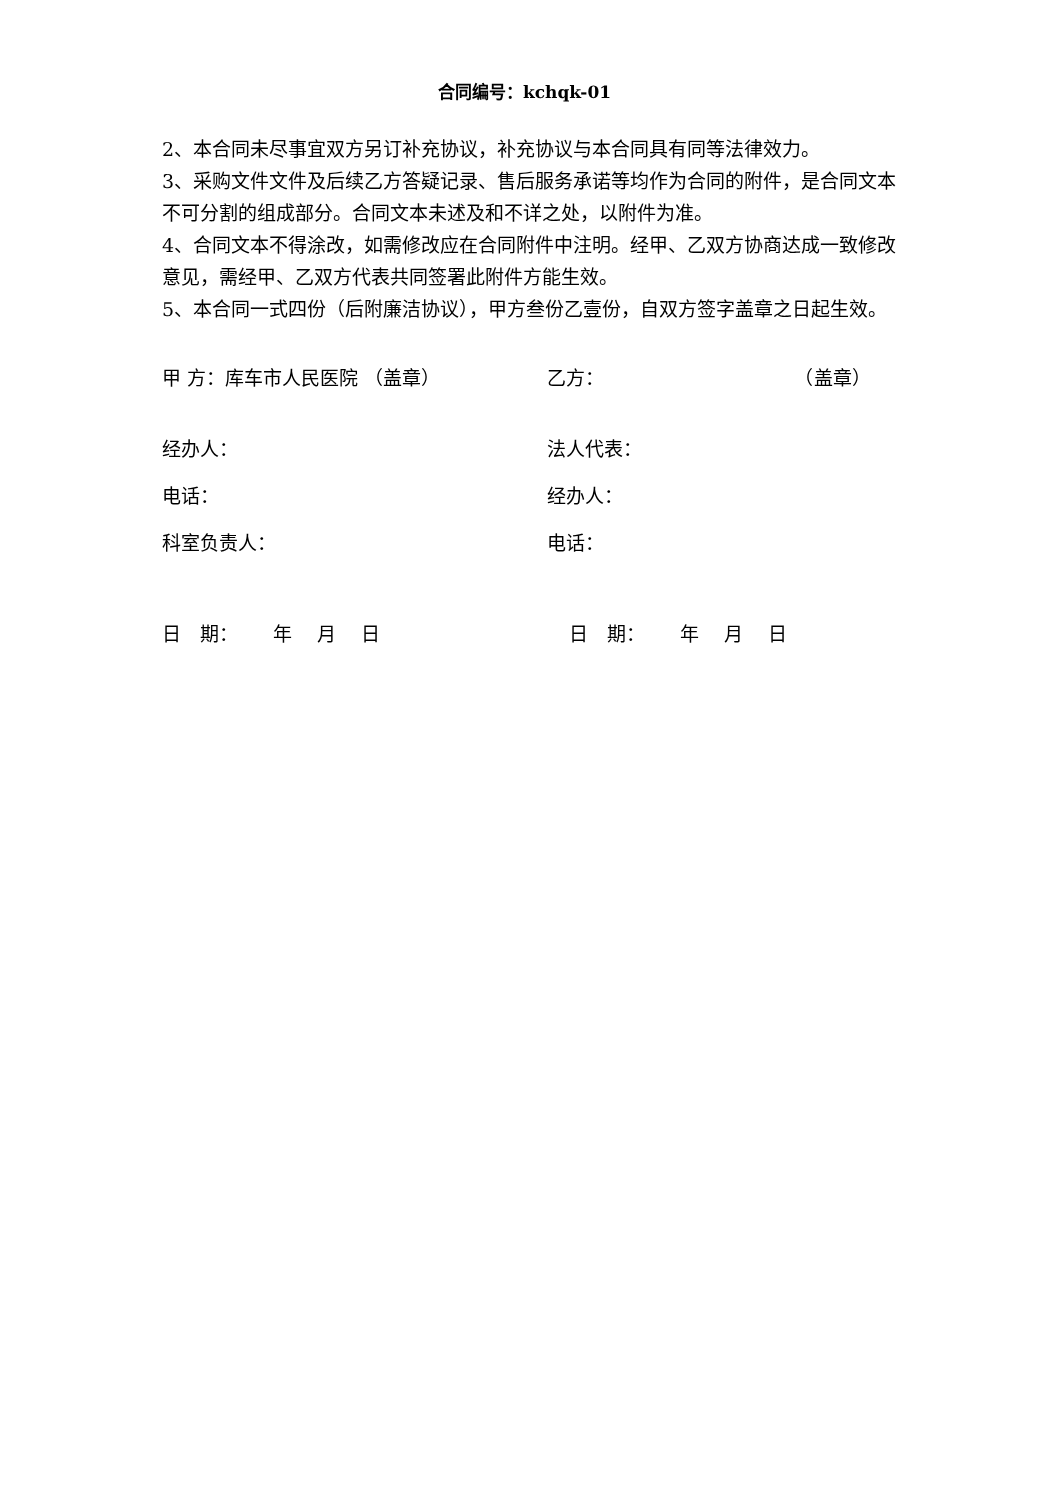合同编号：kchqk-01
2、本合同未尽事宜双方另订补充协议，补充协议与本合同具有同等法律效力。
3、采购文件文件及后续乙方答疑记录、售后服务承诺等均作为合同的附件，是合同文本不可分割的组成部分。合同文本未述及和不详之处，以附件为准。
4、合同文本不得涂改，如需修改应在合同附件中注明。经甲、乙双方协商达成一致修改意见，需经甲、乙双方代表共同签署此附件方能生效。
5、本合同一式四份（后附廉洁协议），甲方叁份乙壹份，自双方签字盖章之日起生效。
甲 方：库车市人民医院 （盖章） 乙方： （盖章）
经办人： 法人代表：
电话： 经办人：
科室负责人： 电话：
日　期：　　 年　 月　 日 日　期：　　 年　 月　 日